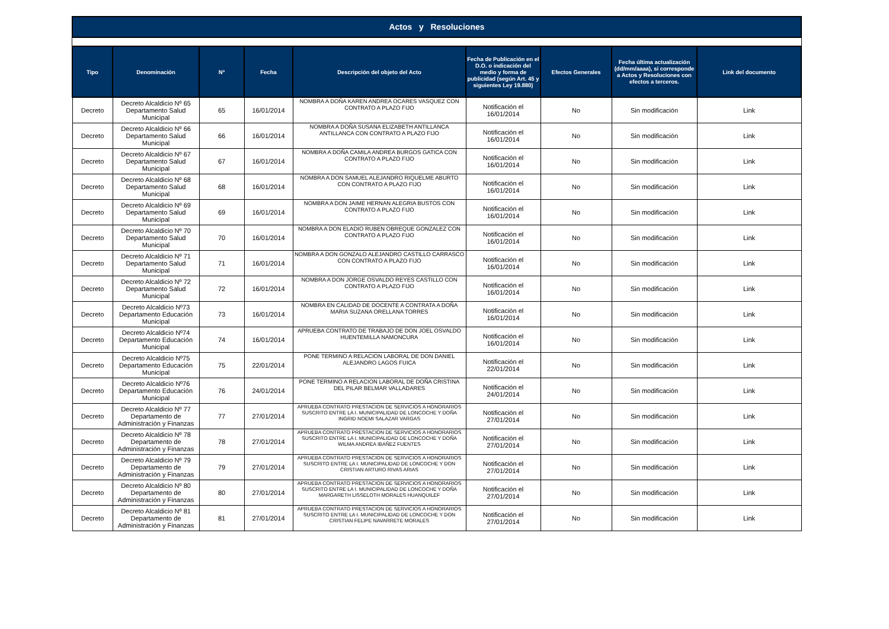Actos y Resoluciones
| Tipo | Denominación | Nº | Fecha | Descripción del objeto del Acto | Fecha de Publicación en el D.O. o indicación del medio y forma de publicidad (según Art. 45 y siguientes Ley 19.880) | Efectos Generales | Fecha última actualización (dd/mm/aaaa), si corresponde a Actos y Resoluciones con efectos a terceros. | Link del documento |
| --- | --- | --- | --- | --- | --- | --- | --- | --- |
| Decreto | Decreto Alcaldicio Nº 65 Departamento Salud Municipal | 65 | 16/01/2014 | NOMBRA A DOÑA KAREN ANDREA OCARES VASQUEZ CON CONTRATO A PLAZO FIJO | Notificación el 16/01/2014 | No | Sin modificación | Link |
| Decreto | Decreto Alcaldicio Nº 66 Departamento Salud Municipal | 66 | 16/01/2014 | NOMBRA A DOÑA SUSANA ELIZABETH ANTILLANCA ANTILLANCA CON CONTRATO A PLAZO FIJO | Notificación el 16/01/2014 | No | Sin modificación | Link |
| Decreto | Decreto Alcaldicio Nº 67 Departamento Salud Municipal | 67 | 16/01/2014 | NOMBRA A DOÑA CAMILA ANDREA BURGOS GATICA CON CONTRATO A PLAZO FIJO | Notificación el 16/01/2014 | No | Sin modificación | Link |
| Decreto | Decreto Alcaldicio Nº 68 Departamento Salud Municipal | 68 | 16/01/2014 | NOMBRA A DON SAMUEL ALEJANDRO RIQUELME ABURTO CON CONTRATO A PLAZO FIJO | Notificación el 16/01/2014 | No | Sin modificación | Link |
| Decreto | Decreto Alcaldicio Nº 69 Departamento Salud Municipal | 69 | 16/01/2014 | NOMBRA A DON JAIME HERNAN ALEGRIA BUSTOS CON CONTRATO A PLAZO FIJO | Notificación el 16/01/2014 | No | Sin modificación | Link |
| Decreto | Decreto Alcaldicio Nº 70 Departamento Salud Municipal | 70 | 16/01/2014 | NOMBRA A DON ELADIO RUBEN OBREQUE GONZALEZ CON CONTRATO A PLAZO FIJO | Notificación el 16/01/2014 | No | Sin modificación | Link |
| Decreto | Decreto Alcaldicio Nº 71 Departamento Salud Municipal | 71 | 16/01/2014 | NOMBRA A DON GONZALO ALEJANDRO CASTILLO CARRASCO CON CONTRATO A PLAZO FIJO | Notificación el 16/01/2014 | No | Sin modificación | Link |
| Decreto | Decreto Alcaldicio Nº 72 Departamento Salud Municipal | 72 | 16/01/2014 | NOMBRA A DON JORGE OSVALDO REYES CASTILLO CON CONTRATO A PLAZO FIJO | Notificación el 16/01/2014 | No | Sin modificación | Link |
| Decreto | Decreto Alcaldicio Nº73 Departamento Educación Municipal | 73 | 16/01/2014 | NOMBRA EN CALIDAD DE DOCENTE A CONTRATA A DOÑA MARIA SUZANA ORELLANA TORRES | Notificación el 16/01/2014 | No | Sin modificación | Link |
| Decreto | Decreto Alcaldicio Nº74 Departamento Educación Municipal | 74 | 16/01/2014 | APRUEBA CONTRATO DE TRABAJO DE DON JOEL OSVALDO HUENTEMILLA NAMONCURA | Notificación el 16/01/2014 | No | Sin modificación | Link |
| Decreto | Decreto Alcaldicio Nº75 Departamento Educación Municipal | 75 | 22/01/2014 | PONE TERMINO A RELACION LABORAL DE DON DANIEL ALEJANDRO LAGOS FUICA | Notificación el 22/01/2014 | No | Sin modificación | Link |
| Decreto | Decreto Alcaldicio Nº76 Departamento Educación Municipal | 76 | 24/01/2014 | PONE TERMINO A RELACION LABORAL DE DOÑA CRISTINA DEL PILAR BELMAR VALLADARES | Notificación el 24/01/2014 | No | Sin modificación | Link |
| Decreto | Decreto Alcaldicio Nº 77 Departamento de Administración y Finanzas | 77 | 27/01/2014 | APRUEBA CONTRATO PRESTACION DE SERVICIOS A HONORARIOS SUSCRITO ENTRE LA I. MUNICIPALIDAD DE LONCOCHE Y DOÑA INGRID NOEMI SALAZAR VARGAS | Notificación el 27/01/2014 | No | Sin modificación | Link |
| Decreto | Decreto Alcaldicio Nº 78 Departamento de Administración y Finanzas | 78 | 27/01/2014 | APRUEBA CONTRATO PRESTACION DE SERVICIOS A HONORARIOS SUSCRITO ENTRE LA I. MUNICIPALIDAD DE LONCOCHE Y DOÑA WILMA ANDREA IBAÑEZ FUENTES | Notificación el 27/01/2014 | No | Sin modificación | Link |
| Decreto | Decreto Alcaldicio Nº 79 Departamento de Administración y Finanzas | 79 | 27/01/2014 | APRUEBA CONTRATO PRESTACION DE SERVICIOS A HONORARIOS SUSCRITO ENTRE LA I. MUNICIPALIDAD DE LONCOCHE Y DON CRISTIAN ARTURO RIVAS ARIAS | Notificación el 27/01/2014 | No | Sin modificación | Link |
| Decreto | Decreto Alcaldicio Nº 80 Departamento de Administración y Finanzas | 80 | 27/01/2014 | APRUEBA CONTRATO PRESTACION DE SERVICIOS A HONORARIOS SUSCRITO ENTRE LA I. MUNICIPALIDAD DE LONCOCHE Y DOÑA MARGARETH LISSELOTH MORALES HUANQUILEF | Notificación el 27/01/2014 | No | Sin modificación | Link |
| Decreto | Decreto Alcaldicio Nº 81 Departamento de Administración y Finanzas | 81 | 27/01/2014 | APRUEBA CONTRATO PRESTACION DE SERVICIOS A HONORARIOS SUSCRITO ENTRE LA I. MUNICIPALIDAD DE LONCOCHE Y DON CRISTIAN FELIPE NAVARRETE MORALES | Notificación el 27/01/2014 | No | Sin modificación | Link |